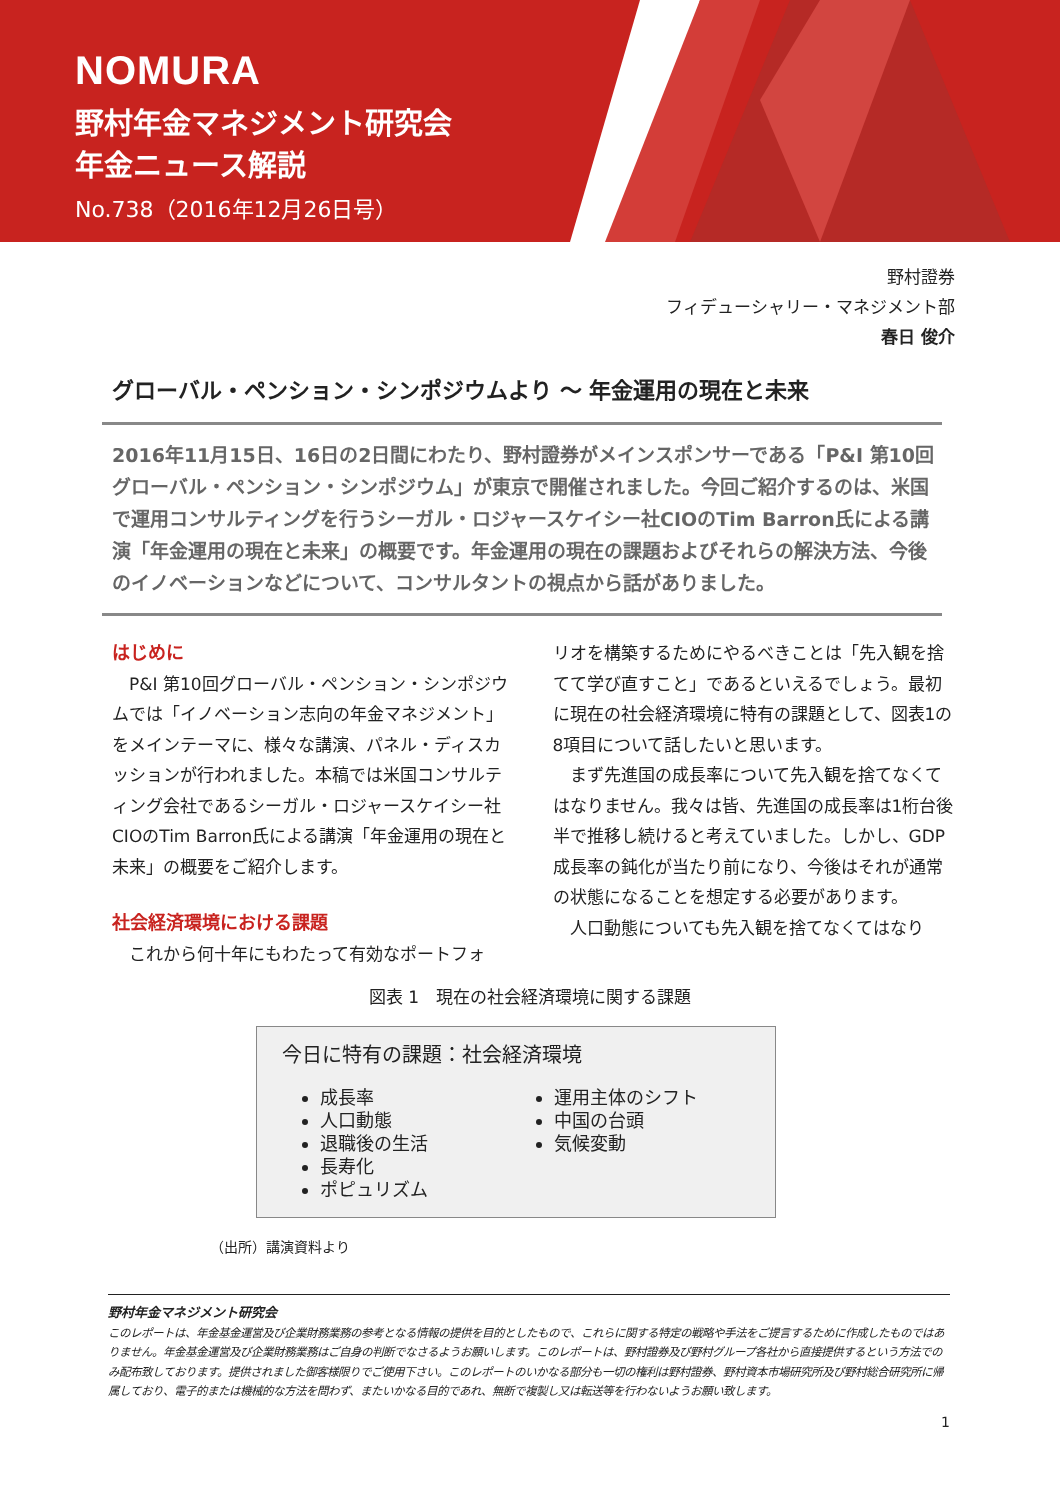NOMURA
野村年金マネジメント研究会
年金ニュース解説
No.738（2016年12月26日号）
野村證券
フィデューシャリー・マネジメント部
春日 俊介
グローバル・ペンション・シンポジウムより ～ 年金運用の現在と未来
2016年11月15日、16日の2日間にわたり、野村證券がメインスポンサーである「P&I 第10回グローバル・ペンション・シンポジウム」が東京で開催されました。今回ご紹介するのは、米国で運用コンサルティングを行うシーガル・ロジャースケイシー社CIOのTim Barron氏による講演「年金運用の現在と未来」の概要です。年金運用の現在の課題およびそれらの解決方法、今後のイノベーションなどについて、コンサルタントの視点から話がありました。
はじめに
P&I 第10回グローバル・ペンション・シンポジウムでは「イノベーション志向の年金マネジメント」をメインテーマに、様々な講演、パネル・ディスカッションが行われました。本稿では米国コンサルティング会社であるシーガル・ロジャースケイシー社CIOのTim Barron氏による講演「年金運用の現在と未来」の概要をご紹介します。
社会経済環境における課題
これから何十年にもわたって有効なポートフォ
リオを構築するためにやるべきことは「先入観を捨てて学び直すこと」であるといえるでしょう。最初に現在の社会経済環境に特有の課題として、図表1の8項目について話したいと思います。
まず先進国の成長率について先入観を捨てなくてはなりません。我々は皆、先進国の成長率は1桁台後半で推移し続けると考えていました。しかし、GDP成長率の鈍化が当たり前になり、今後はそれが通常の状態になることを想定する必要があります。
人口動態についても先入観を捨てなくてはなり
図表 1　現在の社会経済環境に関する課題
今日に特有の課題：社会経済環境
成長率
人口動態
退職後の生活
長寿化
ポピュリズム
運用主体のシフト
中国の台頭
気候変動
（出所）講演資料より
野村年金マネジメント研究会
このレポートは、年金基金運営及び企業財務業務の参考となる情報の提供を目的としたもので、これらに関する特定の戦略や手法をご提言するために作成したものではありません。年金基金運営及び企業財務業務はご自身の判断でなさるようお願いします。このレポートは、野村證券及び野村グループ各社から直接提供するという方法でのみ配布致しております。提供されました御客様限りでご使用下さい。このレポートのいかなる部分も一切の権利は野村證券、野村資本市場研究所及び野村総合研究所に帰属しており、電子的または機械的な方法を問わず、またいかなる目的であれ、無断で複製し又は転送等を行わないようお願い致します。
1